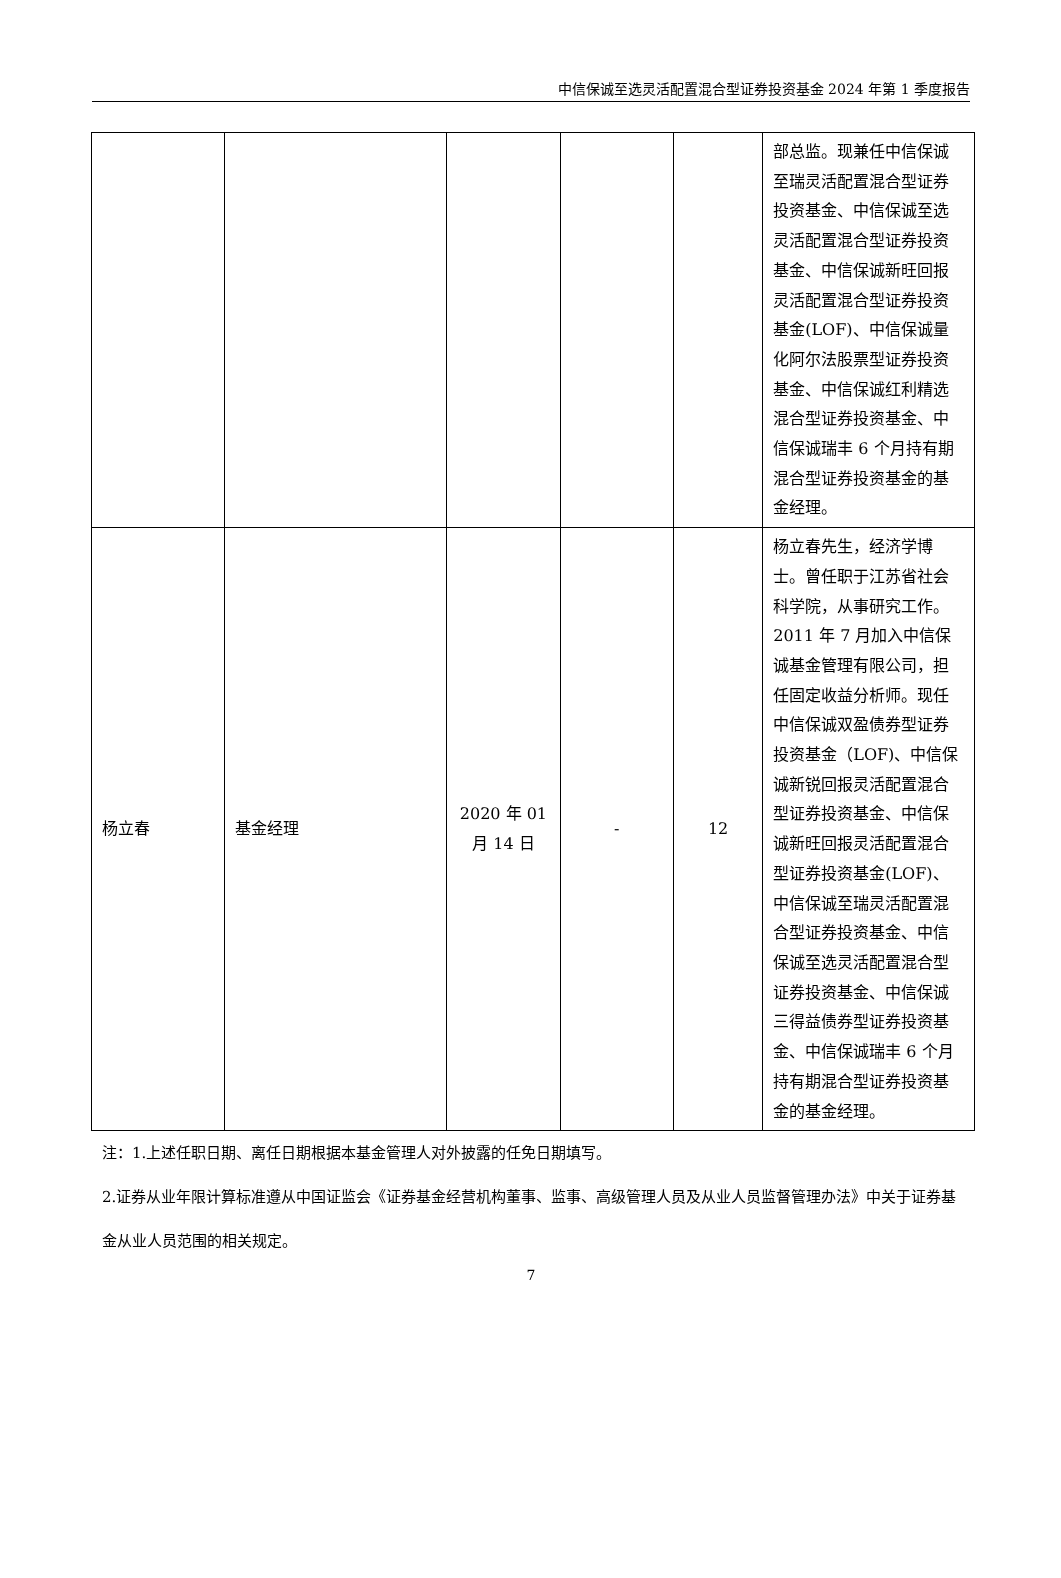中信保诚至选灵活配置混合型证券投资基金 2024 年第 1 季度报告
| | | | | | 部总监。现兼任中信保诚至瑞灵活配置混合型证券投资基金、中信保诚至选灵活配置混合型证券投资基金、中信保诚新旺回报灵活配置混合型证券投资基金(LOF)、中信保诚量化阿尔法股票型证券投资基金、中信保诚红利精选混合型证券投资基金、中信保诚瑞丰 6 个月持有期混合型证券投资基金的基金经理。 |
| 杨立春 | 基金经理 | 2020 年 01 月 14 日 | - | 12 | 杨立春先生，经济学博士。曾任职于江苏省社会科学院，从事研究工作。2011 年 7 月加入中信保诚基金管理有限公司，担任固定收益分析师。现任中信保诚双盈债券型证券投资基金（LOF)、中信保诚新锐回报灵活配置混合型证券投资基金、中信保诚新旺回报灵活配置混合型证券投资基金(LOF)、中信保诚至瑞灵活配置混合型证券投资基金、中信保诚至选灵活配置混合型证券投资基金、中信保诚三得益债券型证券投资基金、中信保诚瑞丰 6 个月持有期混合型证券投资基金的基金经理。 |
注：1.上述任职日期、离任日期根据本基金管理人对外披露的任免日期填写。
2.证券从业年限计算标准遵从中国证监会《证券基金经营机构董事、监事、高级管理人员及从业人员监督管理办法》中关于证券基金从业人员范围的相关规定。
7